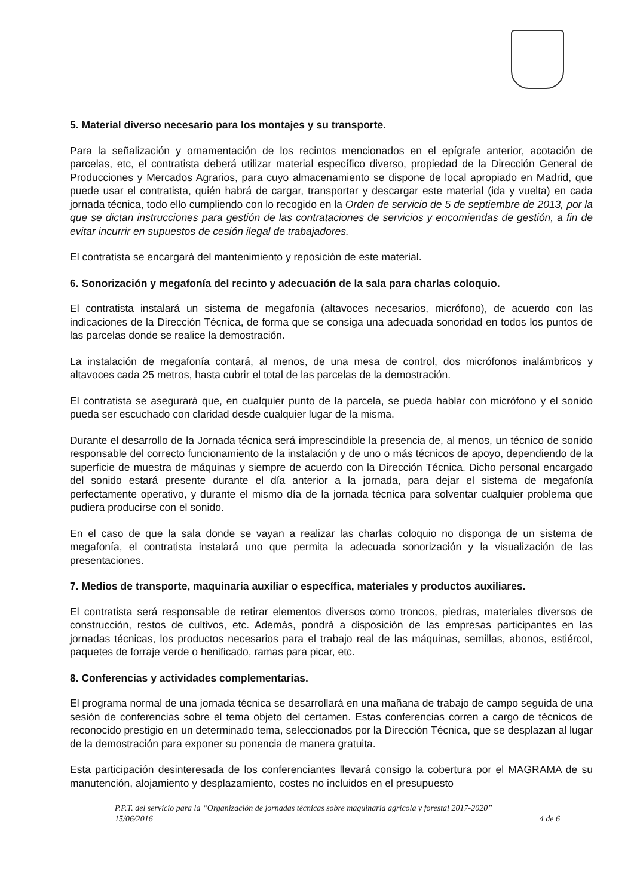5. Material diverso necesario para los montajes y su transporte.
Para la señalización y ornamentación de los recintos mencionados en el epígrafe anterior, acotación de parcelas, etc, el contratista deberá utilizar material específico diverso, propiedad de la Dirección General de Producciones y Mercados Agrarios, para cuyo almacenamiento se dispone de local apropiado en Madrid, que puede usar el contratista, quién habrá de cargar, transportar y descargar este material (ida y vuelta) en cada jornada técnica, todo ello cumpliendo con lo recogido en la Orden de servicio de 5 de septiembre de 2013, por la que se dictan instrucciones para gestión de las contrataciones de servicios y encomiendas de gestión, a fin de evitar incurrir en supuestos de cesión ilegal de trabajadores.
El contratista se encargará del mantenimiento y reposición de este material.
6. Sonorización y megafonía del recinto y adecuación de la sala para charlas coloquio.
El contratista instalará un sistema de megafonía (altavoces necesarios, micrófono), de acuerdo con las indicaciones de la Dirección Técnica, de forma que se consiga una adecuada sonoridad en todos los puntos de las parcelas donde se realice la demostración.
La instalación de megafonía contará, al menos, de una mesa de control, dos micrófonos inalámbricos y altavoces cada 25 metros, hasta cubrir el total de las parcelas de la demostración.
El contratista se asegurará que, en cualquier punto de la parcela, se pueda hablar con micrófono y el sonido pueda ser escuchado con claridad desde cualquier lugar de la misma.
Durante el desarrollo de la Jornada técnica será imprescindible la presencia de, al menos, un técnico de sonido responsable del correcto funcionamiento de la instalación y de uno o más técnicos de apoyo, dependiendo de la superficie de muestra de máquinas y siempre de acuerdo con la Dirección Técnica. Dicho personal encargado del sonido estará presente durante el día anterior a la jornada, para dejar el sistema de megafonía perfectamente operativo, y durante el mismo día de la jornada técnica para solventar cualquier problema que pudiera producirse con el sonido.
En el caso de que la sala donde se vayan a realizar las charlas coloquio no disponga de un sistema de megafonía, el contratista instalará uno que permita la adecuada sonorización y la visualización de las presentaciones.
7. Medios de transporte, maquinaria auxiliar o específica, materiales y productos auxiliares.
El contratista será responsable de retirar elementos diversos como troncos, piedras, materiales diversos de construcción, restos de cultivos, etc. Además, pondrá a disposición de las empresas participantes en las jornadas técnicas, los productos necesarios para el trabajo real de las máquinas, semillas, abonos, estiércol, paquetes de forraje verde o henificado, ramas para picar, etc.
8. Conferencias y actividades complementarias.
El programa normal de una jornada técnica se desarrollará en una mañana de trabajo de campo seguida de una sesión de conferencias sobre el tema objeto del certamen. Estas conferencias corren a cargo de técnicos de reconocido prestigio en un determinado tema, seleccionados por la Dirección Técnica, que se desplazan al lugar de la demostración para exponer su ponencia de manera gratuita.
Esta participación desinteresada de los conferenciantes llevará consigo la cobertura por el MAGRAMA de su manutención, alojamiento y desplazamiento, costes no incluidos en el presupuesto
P.P.T. del servicio para la “Organización de jornadas técnicas sobre maquinaria agrícola y forestal 2017-2020”
15/06/2016 4 de 6